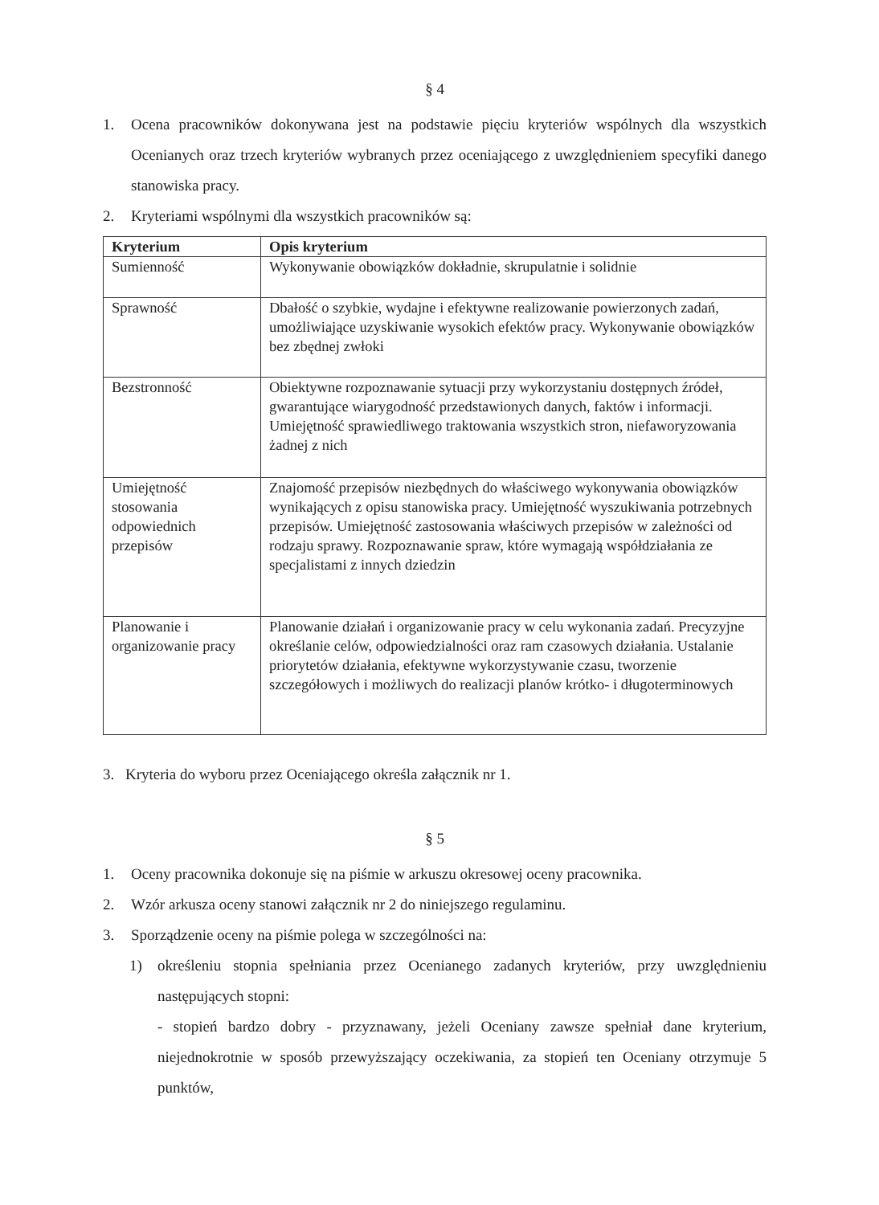§ 4
1. Ocena pracowników dokonywana jest na podstawie pięciu kryteriów wspólnych dla wszystkich Ocenianych oraz trzech kryteriów wybranych przez oceniającego z uwzględnieniem specyfiki danego stanowiska pracy.
2. Kryteriami wspólnymi dla wszystkich pracowników są:
| Kryterium | Opis kryterium |
| --- | --- |
| Sumienność | Wykonywanie obowiązków dokładnie, skrupulatnie i solidnie |
| Sprawność | Dbałość o szybkie, wydajne i efektywne realizowanie powierzonych zadań, umożliwiające uzyskiwanie wysokich efektów pracy. Wykonywanie obowiązków bez zbędnej zwłoki |
| Bezstronność | Obiektywne rozpoznawanie sytuacji przy wykorzystaniu dostępnych źródeł, gwarantujące wiarygodność przedstawionych danych, faktów i informacji. Umiejętność sprawiedliwego traktowania wszystkich stron, niefaworyzowania żadnej z nich |
| Umiejętność stosowania odpowiednich przepisów | Znajomość przepisów niezbędnych do właściwego wykonywania obowiązków wynikających z opisu stanowiska pracy. Umiejętność wyszukiwania potrzebnych przepisów. Umiejętność zastosowania właściwych przepisów w zależności od rodzaju sprawy. Rozpoznawanie spraw, które wymagają współdziałania ze specjalistami z innych dziedzin |
| Planowanie i organizowanie pracy | Planowanie działań i organizowanie pracy w celu wykonania zadań. Precyzyjne określanie celów, odpowiedzialności oraz ram czasowych działania. Ustalanie priorytetów działania, efektywne wykorzystywanie czasu, tworzenie szczegółowych i możliwych do realizacji planów krótko- i długoterminowych |
3. Kryteria do wyboru przez Oceniającego określa załącznik nr 1.
§ 5
1. Oceny pracownika dokonuje się na piśmie w arkuszu okresowej oceny pracownika.
2. Wzór arkusza oceny stanowi załącznik nr 2 do niniejszego regulaminu.
3. Sporządzenie oceny na piśmie polega w szczególności na:
1) określeniu stopnia spełniania przez Ocenianego zadanych kryteriów, przy uwzględnieniu następujących stopni:
- stopień bardzo dobry - przyznawany, jeżeli Oceniany zawsze spełniał dane kryterium, niejednokrotnie w sposób przewyższający oczekiwania, za stopień ten Oceniany otrzymuje 5 punktów,